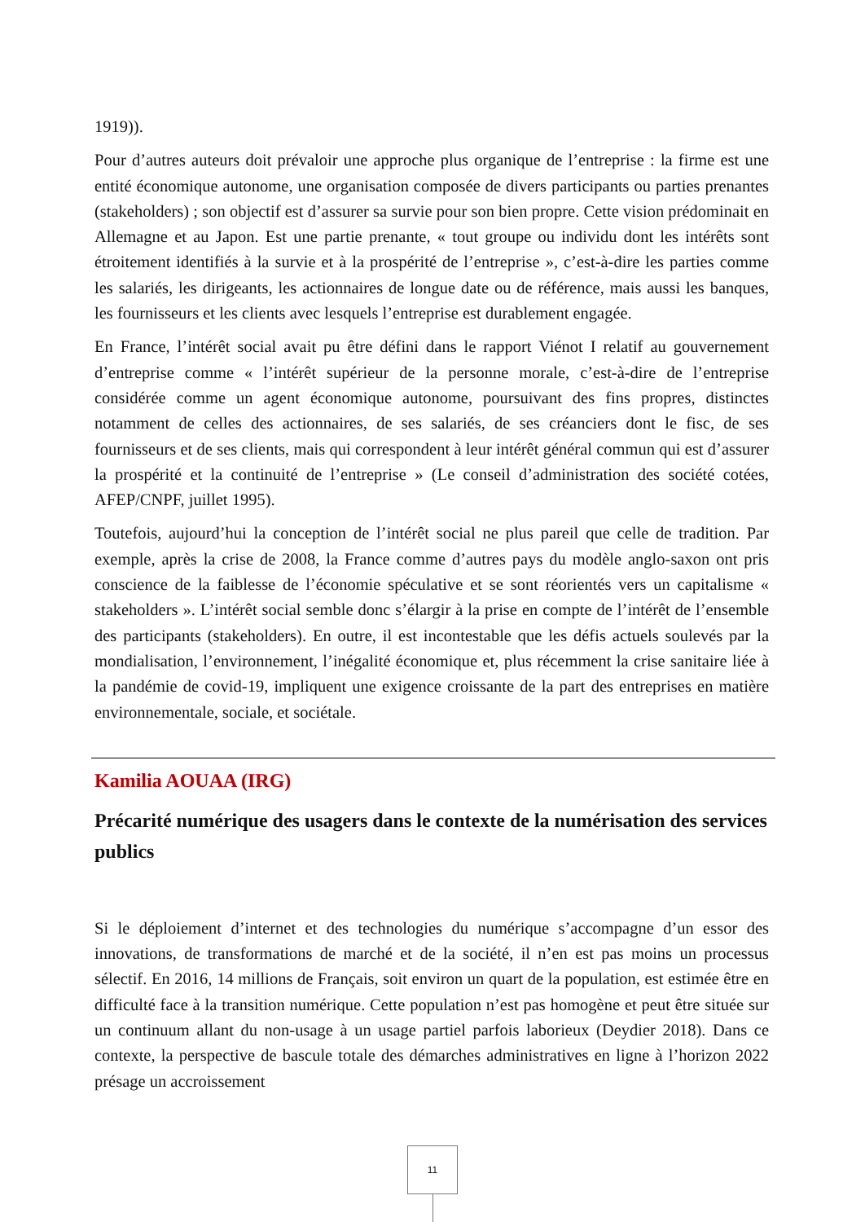1919)).
Pour d’autres auteurs doit prévaloir une approche plus organique de l’entreprise : la firme est une entité économique autonome, une organisation composée de divers participants ou parties prenantes (stakeholders) ; son objectif est d’assurer sa survie pour son bien propre. Cette vision prédominait en Allemagne et au Japon. Est une partie prenante, « tout groupe ou individu dont les intérêts sont étroitement identifiés à la survie et à la prospérité de l’entreprise », c’est-à-dire les parties comme les salariés, les dirigeants, les actionnaires de longue date ou de référence, mais aussi les banques, les fournisseurs et les clients avec lesquels l’entreprise est durablement engagée.
En France, l’intérêt social avait pu être défini dans le rapport Viénot I relatif au gouvernement d’entreprise comme « l’intérêt supérieur de la personne morale, c’est-à-dire de l’entreprise considérée comme un agent économique autonome, poursuivant des fins propres, distinctes notamment de celles des actionnaires, de ses salariés, de ses créanciers dont le fisc, de ses fournisseurs et de ses clients, mais qui correspondent à leur intérêt général commun qui est d’assurer la prospérité et la continuité de l’entreprise » (Le conseil d’administration des société cotées, AFEP/CNPF, juillet 1995).
Toutefois, aujourd’hui la conception de l’intérêt social ne plus pareil que celle de tradition. Par exemple, après la crise de 2008, la France comme d’autres pays du modèle anglo-saxon ont pris conscience de la faiblesse de l’économie spéculative et se sont réorientés vers un capitalisme « stakeholders ». L’intérêt social semble donc s’élargir à la prise en compte de l’intérêt de l’ensemble des participants (stakeholders). En outre, il est incontestable que les défis actuels soulevés par la mondialisation, l’environnement, l’inégalité économique et, plus récemment la crise sanitaire liée à la pandémie de covid-19, impliquent une exigence croissante de la part des entreprises en matière environnementale, sociale, et sociétale.
Kamilia AOUAA (IRG)
Précarité numérique des usagers dans le contexte de la numérisation des services publics
Si le déploiement d’internet et des technologies du numérique s’accompagne d’un essor des innovations, de transformations de marché et de la société, il n’en est pas moins un processus sélectif. En 2016, 14 millions de Français, soit environ un quart de la population, est estimée être en difficulté face à la transition numérique. Cette population n’est pas homogène et peut être située sur un continuum allant du non-usage à un usage partiel parfois laborieux (Deydier 2018). Dans ce contexte, la perspective de bascule totale des démarches administratives en ligne à l’horizon 2022 présage un accroissement
11